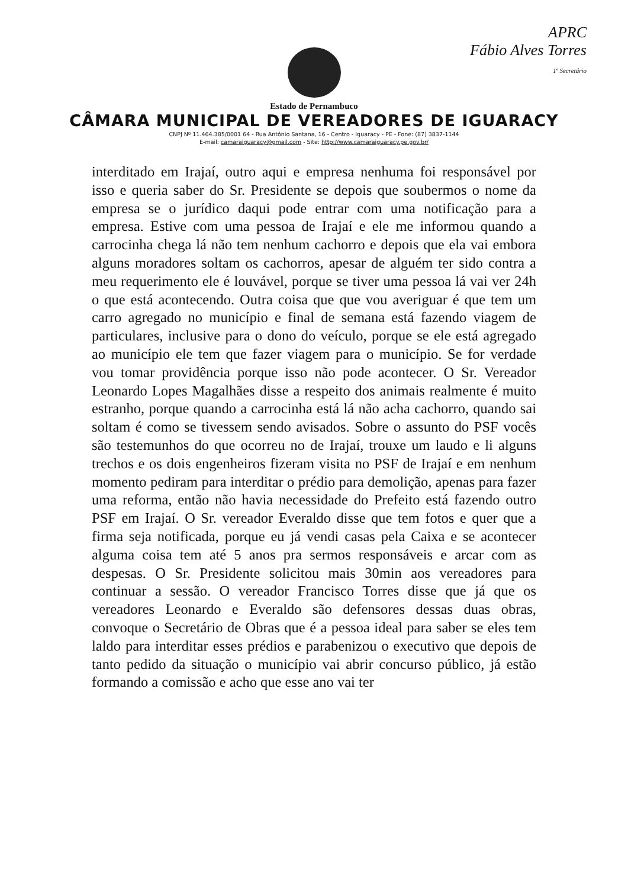APRC
Fábio Alves Torres
1º Secretário
Estado de Pernambuco
CÂMARA MUNICIPAL DE VEREADORES DE IGUARACY
CNPJ Nº 11.464.385/0001 64 - Rua Antônio Santana, 16 - Centro - Iguaracy - PE - Fone: (87) 3837-1144
E-mail: camaraiguaracy@gmail.com - Site: http://www.camaraiguaracy.pe.gov.br/
interditado em Irajaí, outro aqui e empresa nenhuma foi responsável por isso e queria saber do Sr. Presidente se depois que soubermos o nome da empresa se o jurídico daqui pode entrar com uma notificação para a empresa. Estive com uma pessoa de Irajaí e ele me informou quando a carrocinha chega lá não tem nenhum cachorro e depois que ela vai embora alguns moradores soltam os cachorros, apesar de alguém ter sido contra a meu requerimento ele é louvável, porque se tiver uma pessoa lá vai ver 24h o que está acontecendo. Outra coisa que que vou averiguar é que tem um carro agregado no município e final de semana está fazendo viagem de particulares, inclusive para o dono do veículo, porque se ele está agregado ao município ele tem que fazer viagem para o município. Se for verdade vou tomar providência porque isso não pode acontecer. O Sr. Vereador Leonardo Lopes Magalhães disse a respeito dos animais realmente é muito estranho, porque quando a carrocinha está lá não acha cachorro, quando sai soltam é como se tivessem sendo avisados. Sobre o assunto do PSF vocês são testemunhos do que ocorreu no de Irajaí, trouxe um laudo e li alguns trechos e os dois engenheiros fizeram visita no PSF de Irajaí e em nenhum momento pediram para interditar o prédio para demolição, apenas para fazer uma reforma, então não havia necessidade do Prefeito está fazendo outro PSF em Irajaí. O Sr. vereador Everaldo disse que tem fotos e quer que a firma seja notificada, porque eu já vendi casas pela Caixa e se acontecer alguma coisa tem até 5 anos pra sermos responsáveis e arcar com as despesas. O Sr. Presidente solicitou mais 30min aos vereadores para continuar a sessão. O vereador Francisco Torres disse que já que os vereadores Leonardo e Everaldo são defensores dessas duas obras, convoque o Secretário de Obras que é a pessoa ideal para saber se eles tem laldo para interditar esses prédios e parabenizou o executivo que depois de tanto pedido da situação o município vai abrir concurso público, já estão formando a comissão e acho que esse ano vai ter